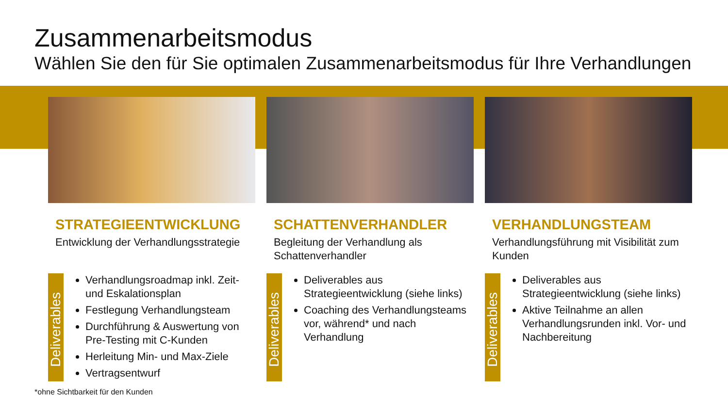Zusammenarbeitsmodus
Wählen Sie den für Sie optimalen Zusammenarbeitsmodus für Ihre Verhandlungen
STRATEGIEENTWICKLUNG
Entwicklung der Verhandlungsstrategie
Deliverables
Verhandlungsroadmap inkl. Zeit- und Eskalationsplan
Festlegung Verhandlungsteam
Durchführung & Auswertung von Pre-Testing mit C-Kunden
Herleitung Min- und Max-Ziele
Vertragsentwurf
SCHATTENVERHANDLER
Begleitung der Verhandlung als Schattenverhandler
Deliverables
Deliverables aus Strategieentwicklung (siehe links)
Coaching des Verhandlungsteams vor, während* und nach Verhandlung
VERHANDLUNGSTEAM
Verhandlungsführung mit Visibilität zum Kunden
Deliverables
Deliverables aus Strategieentwicklung (siehe links)
Aktive Teilnahme an allen Verhandlungsrunden inkl. Vor- und Nachbereitung
*ohne Sichtbarkeit für den Kunden